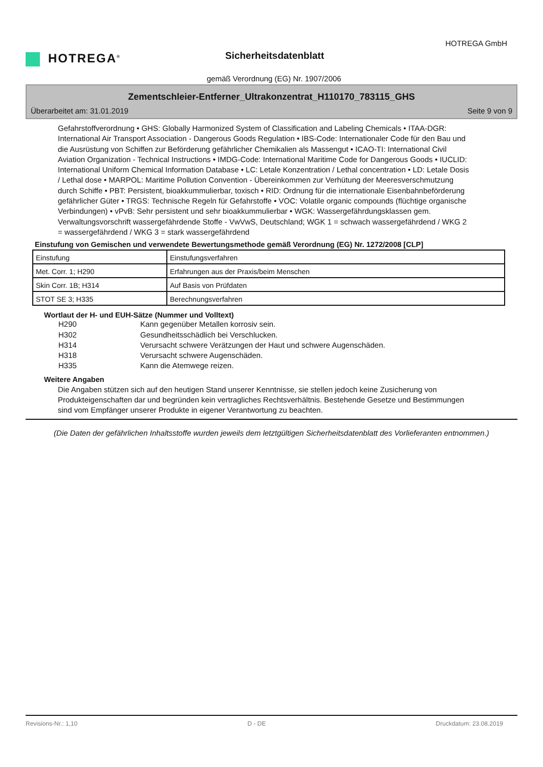HOTREGA<sup>®</sup>
HOTREGA GmbH
Sicherheitsdatenblatt
gemäß Verordnung (EG) Nr. 1907/2006
Zementschleier-Entferner_Ultrakonzentrat_H110170_783115_GHS
Überarbeitet am: 31.01.2019 Seite 9 von 9
Gefahrstoffverordnung • GHS: Globally Harmonized System of Classification and Labeling Chemicals • ITAA-DGR: International Air Transport Association - Dangerous Goods Regulation • IBS-Code: Internationaler Code für den Bau und die Ausrüstung von Schiffen zur Beförderung gefährlicher Chemikalien als Massengut • ICAO-TI: International Civil Aviation Organization - Technical Instructions • IMDG-Code: International Maritime Code for Dangerous Goods • IUCLID: International Uniform Chemical Information Database • LC: Letale Konzentration / Lethal concentration • LD: Letale Dosis / Lethal dose • MARPOL: Maritime Pollution Convention - Übereinkommen zur Verhütung der Meeresverschmutzung durch Schiffe • PBT: Persistent, bioakkummulierbar, toxisch • RID: Ordnung für die internationale Eisenbahnbeförderung gefährlicher Güter • TRGS: Technische Regeln für Gefahrstoffe • VOC: Volatile organic compounds (flüchtige organische Verbindungen) • vPvB: Sehr persistent und sehr bioakkummulierbar • WGK: Wassergefährdungsklassen gem. Verwaltungsvorschrift wassergefährdende Stoffe - VwVwS, Deutschland; WGK 1 = schwach wassergefährdend / WKG 2 = wassergefährdend / WKG 3 = stark wassergefährdend
Einstufung von Gemischen und verwendete Bewertungsmethode gemäß Verordnung (EG) Nr. 1272/2008 [CLP]
| Einstufung | Einstufungsverfahren |
| Met. Corr. 1; H290 | Erfahrungen aus der Praxis/beim Menschen |
| Skin Corr. 1B; H314 | Auf Basis von Prüfdaten |
| STOT SE 3; H335 | Berechnungsverfahren |
Wortlaut der H- und EUH-Sätze (Nummer und Volltext)
H290 Kann gegenüber Metallen korrosiv sein.
H302 Gesundheitsschädlich bei Verschlucken.
H314 Verursacht schwere Verätzungen der Haut und schwere Augenschäden.
H318 Verursacht schwere Augenschäden.
H335 Kann die Atemwege reizen.
Weitere Angaben
Die Angaben stützen sich auf den heutigen Stand unserer Kenntnisse, sie stellen jedoch keine Zusicherung von Produkteigenschaften dar und begründen kein vertragliches Rechtsverhältnis. Bestehende Gesetze und Bestimmungen sind vom Empfänger unserer Produkte in eigener Verantwortung zu beachten.
(Die Daten der gefährlichen Inhaltsstoffe wurden jeweils dem letztgültigen Sicherheitsdatenblatt des Vorlieferanten entnommen.)
Revisions-Nr.: 1,10 D - DE Druckdatum: 23.08.2019